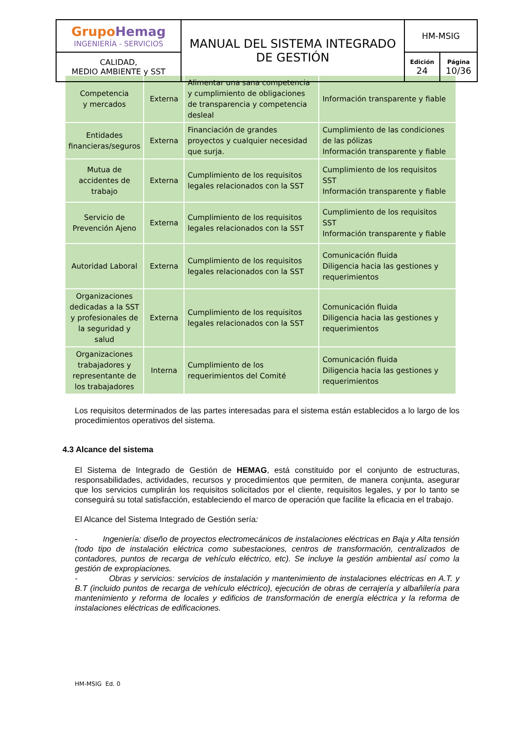| Grupo Hemag INGENIERÍA - SERVICIOS | MANUAL DEL SISTEMA INTEGRADO DE GESTIÓN | HM-MSIG | |
| CALIDAD, MEDIO AMBIENTE y SST | | Edición 24 | Página 10/36 |
| Competencia y mercados | Externa | Alimentar una sana competencia y cumplimiento de obligaciones de transparencia y competencia desleal | Información transparente y fiable |
| Entidades financieras/seguros | Externa | Financiación de grandes proyectos y cualquier necesidad que surja. | Cumplimiento de las condiciones de las pólizas Información transparente y fiable |
| Mutua de accidentes de trabajo | Externa | Cumplimiento de los requisitos legales relacionados con la SST | Cumplimiento de los requisitos SST Información transparente y fiable |
| Servicio de Prevención Ajeno | Externa | Cumplimiento de los requisitos legales relacionados con la SST | Cumplimiento de los requisitos SST Información transparente y fiable |
| Autoridad Laboral | Externa | Cumplimiento de los requisitos legales relacionados con la SST | Comunicación fluida Diligencia hacia las gestiones y requerimientos |
| Organizaciones dedicadas a la SST y profesionales de la seguridad y salud | Externa | Cumplimiento de los requisitos legales relacionados con la SST | Comunicación fluida Diligencia hacia las gestiones y requerimientos |
| Organizaciones trabajadores y representante de los trabajadores | Interna | Cumplimiento de los requerimientos del Comité | Comunicación fluida Diligencia hacia las gestiones y requerimientos |
Los requisitos determinados de las partes interesadas para el sistema están establecidos a lo largo de los procedimientos operativos del sistema.
4.3 Alcance del sistema
El Sistema de Integrado de Gestión de HEMAG, está constituido por el conjunto de estructuras, responsabilidades, actividades, recursos y procedimientos que permiten, de manera conjunta, asegurar que los servicios cumplirán los requisitos solicitados por el cliente, requisitos legales, y por lo tanto se conseguirá su total satisfacción, estableciendo el marco de operación que facilite la eficacia en el trabajo.
El Alcance del Sistema Integrado de Gestión sería:
- Ingeniería: diseño de proyectos electromecánicos de instalaciones eléctricas en Baja y Alta tensión (todo tipo de instalación eléctrica como subestaciones, centros de transformación, centralizados de contadores, puntos de recarga de vehículo eléctrico, etc). Se incluye la gestión ambiental así como la gestión de expropiaciones.
- Obras y servicios: servicios de instalación y mantenimiento de instalaciones eléctricas en A.T. y B.T (incluido puntos de recarga de vehículo eléctrico), ejecución de obras de cerrajería y albañilería para mantenimiento y reforma de locales y edificios de transformación de energía eléctrica y la reforma de instalaciones eléctricas de edificaciones.
HM-MSIG Ed. 0